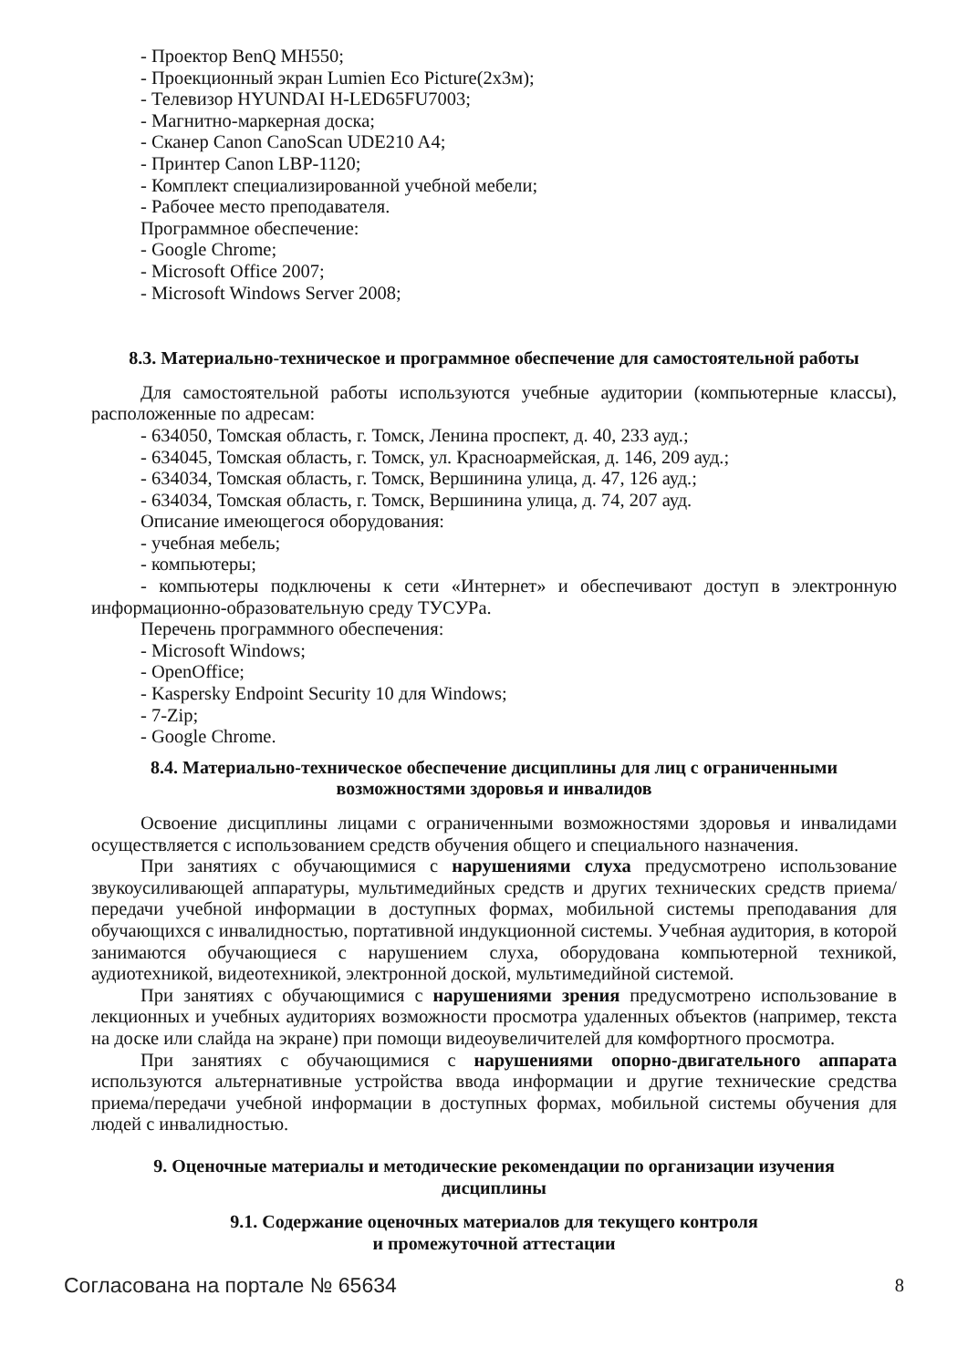- Проектор BenQ MH550;
- Проекционный экран Lumien Eco Picture(2x3м);
- Телевизор HYUNDAI H-LED65FU7003;
- Магнитно-маркерная доска;
- Сканер Canon CanoScan UDE210 A4;
- Принтер Canon LBP-1120;
- Комплект специализированной учебной мебели;
- Рабочее место преподавателя.
Программное обеспечение:
- Google Chrome;
- Microsoft Office 2007;
- Microsoft Windows Server 2008;
8.3. Материально-техническое и программное обеспечение для самостоятельной работы
Для самостоятельной работы используются учебные аудитории (компьютерные классы), расположенные по адресам:
- 634050, Томская область, г. Томск, Ленина проспект, д. 40, 233 ауд.;
- 634045, Томская область, г. Томск, ул. Красноармейская, д. 146, 209 ауд.;
- 634034, Томская область, г. Томск, Вершинина улица, д. 47, 126 ауд.;
- 634034, Томская область, г. Томск, Вершинина улица, д. 74, 207 ауд.
Описание имеющегося оборудования:
- учебная мебель;
- компьютеры;
- компьютеры подключены к сети «Интернет» и обеспечивают доступ в электронную информационно-образовательную среду ТУСУРа.
Перечень программного обеспечения:
- Microsoft Windows;
- OpenOffice;
- Kaspersky Endpoint Security 10 для Windows;
- 7-Zip;
- Google Chrome.
8.4. Материально-техническое обеспечение дисциплины для лиц с ограниченными
возможностями здоровья и инвалидов
Освоение дисциплины лицами с ограниченными возможностями здоровья и инвалидами осуществляется с использованием средств обучения общего и специального назначения.
При занятиях с обучающимися с нарушениями слуха предусмотрено использование звукоусиливающей аппаратуры, мультимедийных средств и других технических средств приема/передачи учебной информации в доступных формах, мобильной системы преподавания для обучающихся с инвалидностью, портативной индукционной системы. Учебная аудитория, в которой занимаются обучающиеся с нарушением слуха, оборудована компьютерной техникой, аудиотехникой, видеотехникой, электронной доской, мультимедийной системой.
При занятиях с обучающимися с нарушениями зрения предусмотрено использование в лекционных и учебных аудиториях возможности просмотра удаленных объектов (например, текста на доске или слайда на экране) при помощи видеоувеличителей для комфортного просмотра.
При занятиях с обучающимися с нарушениями опорно-двигательного аппарата используются альтернативные устройства ввода информации и другие технические средства приема/передачи учебной информации в доступных формах, мобильной системы обучения для людей с инвалидностью.
9. Оценочные материалы и методические рекомендации по организации изучения
дисциплины
9.1. Содержание оценочных материалов для текущего контроля
и промежуточной аттестации
Согласована на портале № 65634 8